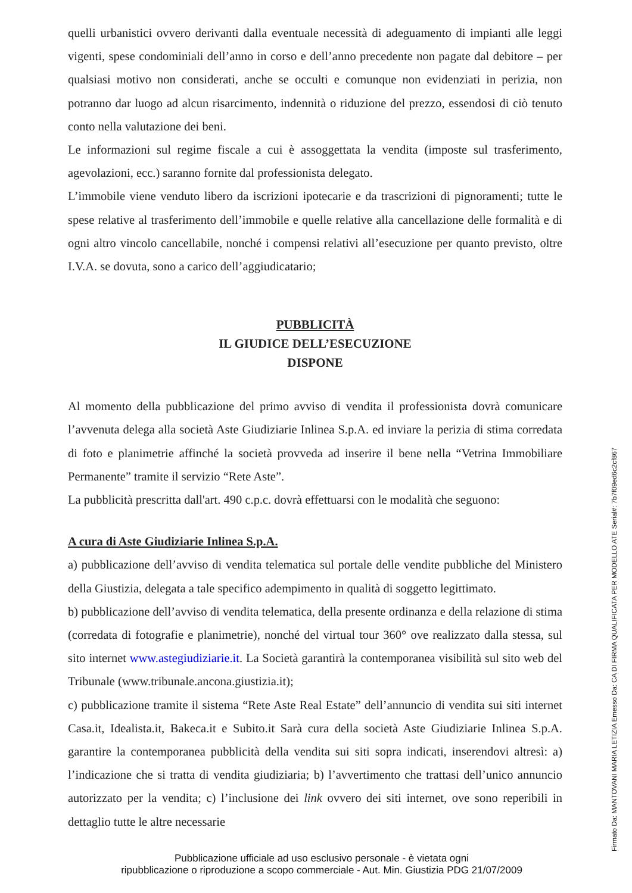quelli urbanistici ovvero derivanti dalla eventuale necessità di adeguamento di impianti alle leggi vigenti, spese condominiali dell’anno in corso e dell’anno precedente non pagate dal debitore – per qualsiasi motivo non considerati, anche se occulti e comunque non evidenziati in perizia, non potranno dar luogo ad alcun risarcimento, indennità o riduzione del prezzo, essendosi di ciò tenuto conto nella valutazione dei beni.
Le informazioni sul regime fiscale a cui è assoggettata la vendita (imposte sul trasferimento, agevolazioni, ecc.) saranno fornite dal professionista delegato.
L’immobile viene venduto libero da iscrizioni ipotecarie e da trascrizioni di pignoramenti; tutte le spese relative al trasferimento dell’immobile e quelle relative alla cancellazione delle formalità e di ogni altro vincolo cancellabile, nonché i compensi relativi all’esecuzione per quanto previsto, oltre I.V.A. se dovuta, sono a carico dell’aggiudicatario;
PUBBLICITÀ
IL GIUDICE DELL’ESECUZIONE
DISPONE
Al momento della pubblicazione del primo avviso di vendita il professionista dovrà comunicare l’avvenuta delega alla società Aste Giudiziarie Inlinea S.p.A. ed inviare la perizia di stima corredata di foto e planimetrie affinché la società provveda ad inserire il bene nella “Vetrina Immobiliare Permanente” tramite il servizio “Rete Aste”.
La pubblicità prescritta dall'art. 490 c.p.c. dovrà effettuarsi con le modalità che seguono:
A cura di Aste Giudiziarie Inlinea S.p.A.
a) pubblicazione dell’avviso di vendita telematica sul portale delle vendite pubbliche del Ministero della Giustizia, delegata a tale specifico adempimento in qualità di soggetto legittimato.
b) pubblicazione dell’avviso di vendita telematica, della presente ordinanza e della relazione di stima (corredata di fotografie e planimetrie), nonché del virtual tour 360° ove realizzato dalla stessa, sul sito internet www.astegiudiziarie.it. La Società garantirà la contemporanea visibilità sul sito web del Tribunale (www.tribunale.ancona.giustizia.it);
c) pubblicazione tramite il sistema “Rete Aste Real Estate” dell’annuncio di vendita sui siti internet Casa.it, Idealista.it, Bakeca.it e Subito.it Sarà cura della società Aste Giudiziarie Inlinea S.p.A. garantire la contemporanea pubblicità della vendita sui siti sopra indicati, inserendovi altresì: a) l’indicazione che si tratta di vendita giudiziaria; b) l’avvertimento che trattasi dell’unico annuncio autorizzato per la vendita; c) l’inclusione dei link ovvero dei siti internet, ove sono reperibili in dettaglio tutte le altre necessarie
Pubblicazione ufficiale ad uso esclusivo personale - è vietata ogni
ripubblicazione o riproduzione a scopo commerciale - Aut. Min. Giustizia PDG 21/07/2009
Firmato Da: MANTOVANI MARIA LETIZIA Emesso Da: CA DI FIRMA QUALIFICATA PER MODELLO ATE Serial#: 7b7f09ed6c2cf867